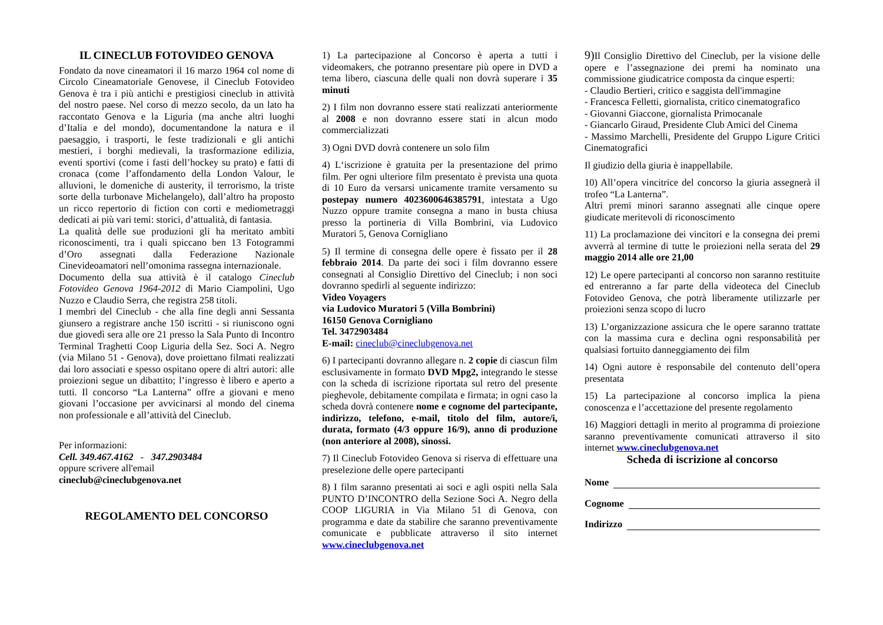IL CINECLUB FOTOVIDEO GENOVA
Fondato da nove cineamatori il 16 marzo 1964 col nome di Circolo Cineamatoriale Genovese, il Cineclub Fotovideo Genova è tra i più antichi e prestigiosi cineclub in attività del nostro paese. Nel corso di mezzo secolo, da un lato ha raccontato Genova e la Liguria (ma anche altri luoghi d’Italia e del mondo), documentandone la natura e il paesaggio, i trasporti, le feste tradizionali e gli antichi mestieri, i borghi medievali, la trasformazione edilizia, eventi sportivi (come i fasti dell’hockey su prato) e fatti di cronaca (come l’affondamento della London Valour, le alluvioni, le domeniche di austerity, il terrorismo, la triste sorte della turbonave Michelangelo), dall’altro ha proposto un ricco repertorio di fiction con corti e mediometraggi dedicati ai più vari temi: storici, d’attualità, di fantasia.
La qualità delle sue produzioni gli ha meritato ambìti riconoscimenti, tra i quali spiccano ben 13 Fotogrammi d’Oro assegnati dalla Federazione Nazionale Cinevideoamatori nell’omonima rassegna internazionale.
Documento della sua attività è il catalogo Cineclub Fotovideo Genova 1964-2012 di Mario Ciampolini, Ugo Nuzzo e Claudio Serra, che registra 258 titoli.
I membri del Cineclub - che alla fine degli anni Sessanta giunsero a registrare anche 150 iscritti - si riuniscono ogni due giovedì sera alle ore 21 presso la Sala Punto di Incontro Terminal Traghetti Coop Liguria della Sez. Soci A. Negro (via Milano 51 - Genova), dove proiettano filmati realizzati dai loro associati e spesso ospitano opere di altri autori: alle proiezioni segue un dibattito; l’ingresso è libero e aperto a tutti. Il concorso “La Lanterna” offre a giovani e meno giovani l’occasione per avvicinarsi al mondo del cinema non professionale e all’attività del Cineclub.
Per informazioni:
Cell. 349.467.4162 - 347.2903484
oppure scrivere all'email
cineclub@cineclubgenova.net
REGOLAMENTO DEL CONCORSO
1) La partecipazione al Concorso è aperta a tutti i videomakers, che potranno presentare più opere in DVD a tema libero, ciascuna delle quali non dovrà superare i 35 minuti
2) I film non dovranno essere stati realizzati anteriormente al 2008 e non dovranno essere stati in alcun modo commercializzati
3) Ogni DVD dovrà contenere un solo film
4) L‘iscrizione è gratuita per la presentazione del primo film. Per ogni ulteriore film presentato è prevista una quota di 10 Euro da versarsi unicamente tramite versamento su postepay numero 4023600646385791, intestata a Ugo Nuzzo oppure tramite consegna a mano in busta chiusa presso la portineria di Villa Bombrini, via Ludovico Muratori 5, Genova Cornigliano
5) Il termine di consegna delle opere è fissato per il 28 febbraio 2014. Da parte dei soci i film dovranno essere consegnati al Consiglio Direttivo del Cineclub; i non soci dovranno spedirli al seguente indirizzo:
Video Voyagers
via Ludovico Muratori 5 (Villa Bombrini)
16150 Genova Cornigliano
Tel. 3472903484
E-mail: cineclub@cineclubgenova.net
6) I partecipanti dovranno allegare n. 2 copie di ciascun film esclusivamente in formato DVD Mpg2, integrando le stesse con la scheda di iscrizione riportata sul retro del presente pieghevole, debitamente compilata e firmata; in ogni caso la scheda dovrà contenere nome e cognome del partecipante, indirizzo, telefono, e-mail, titolo del film, autore/i, durata, formato (4/3 oppure 16/9), anno di produzione (non anteriore al 2008), sinossi.
7) Il Cineclub Fotovideo Genova si riserva di effettuare una preselezione delle opere partecipanti
8) I film saranno presentati ai soci e agli ospiti nella Sala PUNTO D’INCONTRO della Sezione Soci A. Negro della COOP LIGURIA in Via Milano 51 di Genova, con programma e date da stabilire che saranno preventivamente comunicate e pubblicate attraverso il sito internet www.cineclubgenova.net
9) Il Consiglio Direttivo del Cineclub, per la visione delle opere e l’assegnazione dei premi ha nominato una commissione giudicatrice composta da cinque esperti:
- Claudio Bertieri, critico e saggista dell'immagine
- Francesca Felletti, giornalista, critico cinematografico
- Giovanni Giaccone, giornalista Primocanale
- Giancarlo Giraud, Presidente Club Amici del Cinema
- Massimo Marchelli, Presidente del Gruppo Ligure Critici Cinematografici
Il giudizio della giuria è inappellabile.
10) All’opera vincitrice del concorso la giuria assegnerà il trofeo “La Lanterna”.
Altri premi minori saranno assegnati alle cinque opere giudicate meritevoli di riconoscimento
11) La proclamazione dei vincitori e la consegna dei premi avverrà al termine di tutte le proiezioni nella serata del 29 maggio 2014 alle ore 21,00
12) Le opere partecipanti al concorso non saranno restituite ed entreranno a far parte della videoteca del Cineclub Fotovideo Genova, che potrà liberamente utilizzarle per proiezioni senza scopo di lucro
13) L’organizzazione assicura che le opere saranno trattate con la massima cura e declina ogni responsabilità per qualsiasi fortuito danneggiamento dei film
14) Ogni autore è responsabile del contenuto dell’opera presentata
15) La partecipazione al concorso implica la piena conoscenza e l’accettazione del presente regolamento
16) Maggiori dettagli in merito al programma di proiezione saranno preventivamente comunicati attraverso il sito internet www.cineclubgenova.net
Scheda di iscrizione al concorso
Nome
Cognome
Indirizzo